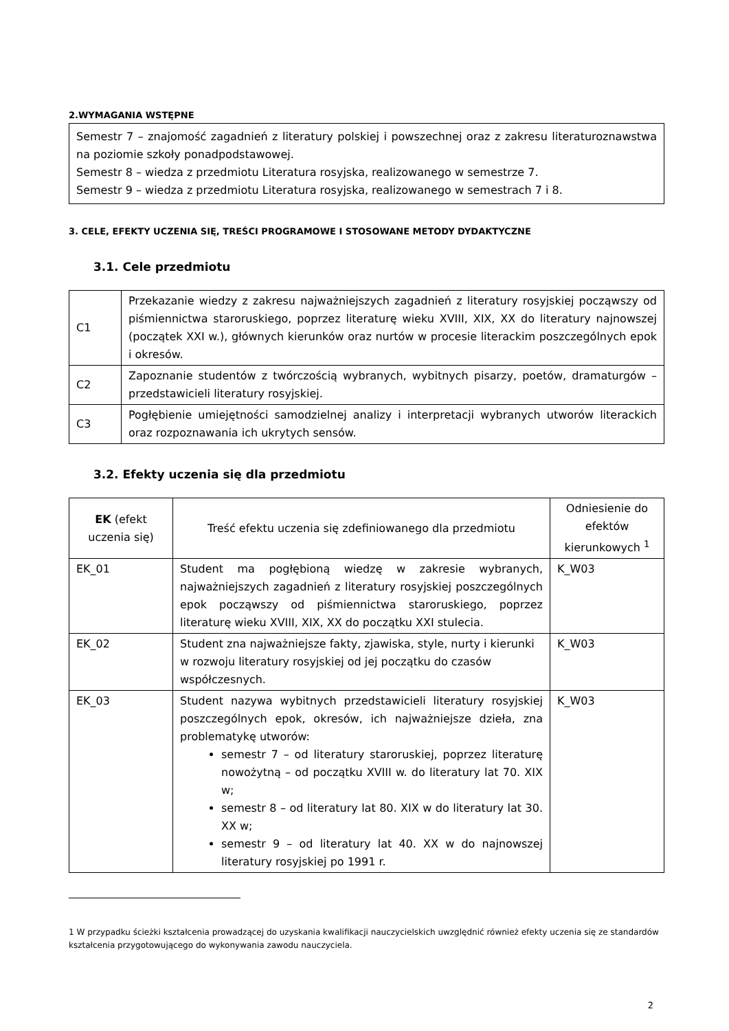2.WYMAGANIA WSTĘPNE
Semestr 7 – znajomość zagadnień z literatury polskiej i powszechnej oraz z zakresu literaturoznawstwa na poziomie szkoły ponadpodstawowej.
Semestr 8 – wiedza z przedmiotu Literatura rosyjska, realizowanego w semestrze 7.
Semestr 9 – wiedza z przedmiotu Literatura rosyjska, realizowanego w semestrach 7 i 8.
3. CELE, EFEKTY UCZENIA SIĘ, TREŚCI PROGRAMOWE I STOSOWANE METODY DYDAKTYCZNE
3.1. Cele przedmiotu
| C1 | Przekazanie wiedzy z zakresu najważniejszych zagadnień z literatury rosyjskiej począwszy od piśmiennictwa staroruskiego, poprzez literaturę wieku XVIII, XIX, XX do literatury najnowszej (początek XXI w.), głównych kierunków oraz nurtów w procesie literackim poszczególnych epok i okresów. |
| C2 | Zapoznanie studentów z twórczością wybranych, wybitnych pisarzy, poetów, dramaturgów – przedstawicieli literatury rosyjskiej. |
| C3 | Pogłębienie umiejętności samodzielnej analizy i interpretacji wybranych utworów literackich oraz rozpoznawania ich ukrytych sensów. |
3.2. Efekty uczenia się dla przedmiotu
| EK (efekt uczenia się) | Treść efektu uczenia się zdefiniowanego dla przedmiotu | Odniesienie do efektów kierunkowych <sup>1</sup> |
| --- | --- | --- |
| EK_01 | Student ma pogłębioną wiedzę w zakresie wybranych, najważniejszych zagadnień z literatury rosyjskiej poszczególnych epok począwszy od piśmiennictwa staroruskiego, poprzez literaturę wieku XVIII, XIX, XX do początku XXI stulecia. | K_W03 |
| EK_02 | Student zna najważniejsze fakty, zjawiska, style, nurty i kierunki w rozwoju literatury rosyjskiej od jej początku do czasów współczesnych. | K_W03 |
| EK_03 | Student nazywa wybitnych przedstawicieli literatury rosyjskiej poszczególnych epok, okresów, ich najważniejsze dzieła, zna problematykę utworów: semestr 7 – od literatury staroruskiej, poprzez literaturę nowożytną – od początku XVIII w. do literatury lat 70. XIX w; semestr 8 – od literatury lat 80. XIX w do literatury lat 30. XX w; semestr 9 – od literatury lat 40. XX w do najnowszej literatury rosyjskiej po 1991 r. | K_W03 |
1 W przypadku ścieżki kształcenia prowadzącej do uzyskania kwalifikacji nauczycielskich uwzględnić również efekty uczenia się ze standardów kształcenia przygotowującego do wykonywania zawodu nauczyciela.
2